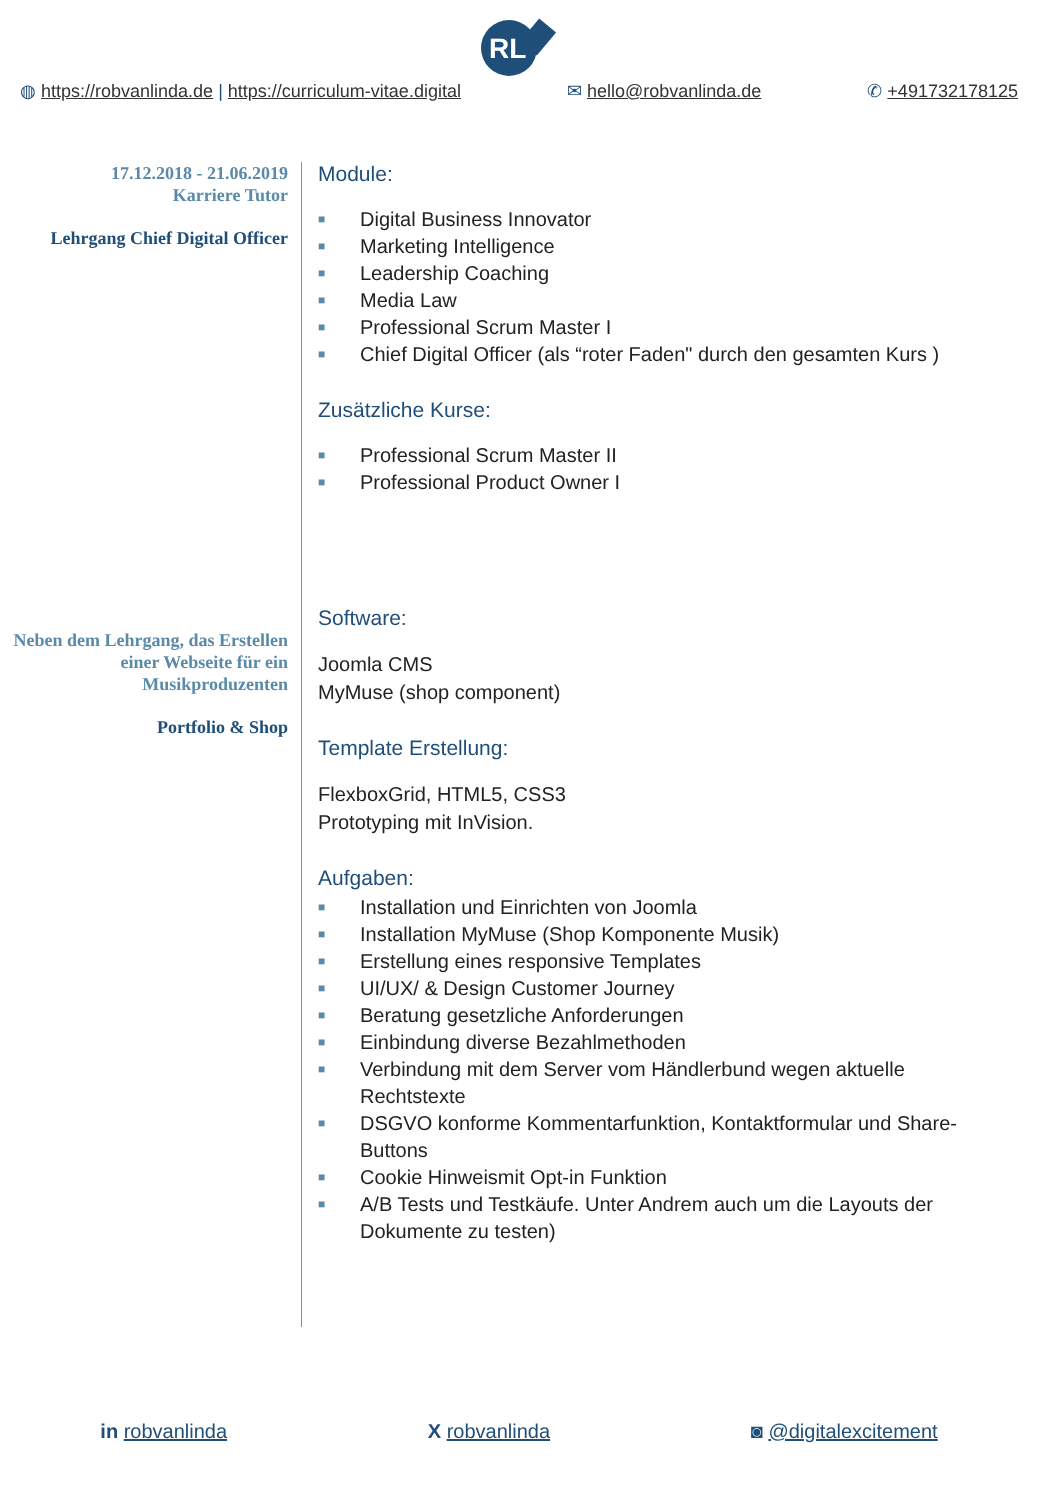RL
◍ https://robvanlinda.de | https://curriculum-vitae.digital ✉ hello@robvanlinda.de ✆ +491732178125
17.12.2018 - 21.06.2019
Karriere Tutor
Lehrgang Chief Digital Officer
Neben dem Lehrgang, das Erstellen einer Webseite für ein Musikproduzenten
Portfolio & Shop
Module:
■ Digital Business Innovator
■ Marketing Intelligence
■ Leadership Coaching
■ Media Law
■ Professional Scrum Master I
■ Chief Digital Officer (als “roter Faden" durch den gesamten Kurs )
Zusätzliche Kurse:
■ Professional Scrum Master II
■ Professional Product Owner I
Software:
Joomla CMS
MyMuse (shop component)
Template Erstellung:
FlexboxGrid, HTML5, CSS3
Prototyping mit InVision.
Aufgaben:
■ Installation und Einrichten von Joomla
■ Installation MyMuse (Shop Komponente Musik)
■ Erstellung eines responsive Templates
■ UI/UX/ & Design Customer Journey
■ Beratung gesetzliche Anforderungen
■ Einbindung diverse Bezahlmethoden
■ Verbindung mit dem Server vom Händlerbund wegen aktuelle Rechtstexte
■ DSGVO konforme Kommentarfunktion, Kontaktformular und Share-Buttons
■ Cookie Hinweismit Opt-in Funktion
■ A/B Tests und Testkäufe. Unter Andrem auch um die Layouts der Dokumente zu testen)
in robvanlinda X robvanlinda ◙ @digitalexcitement